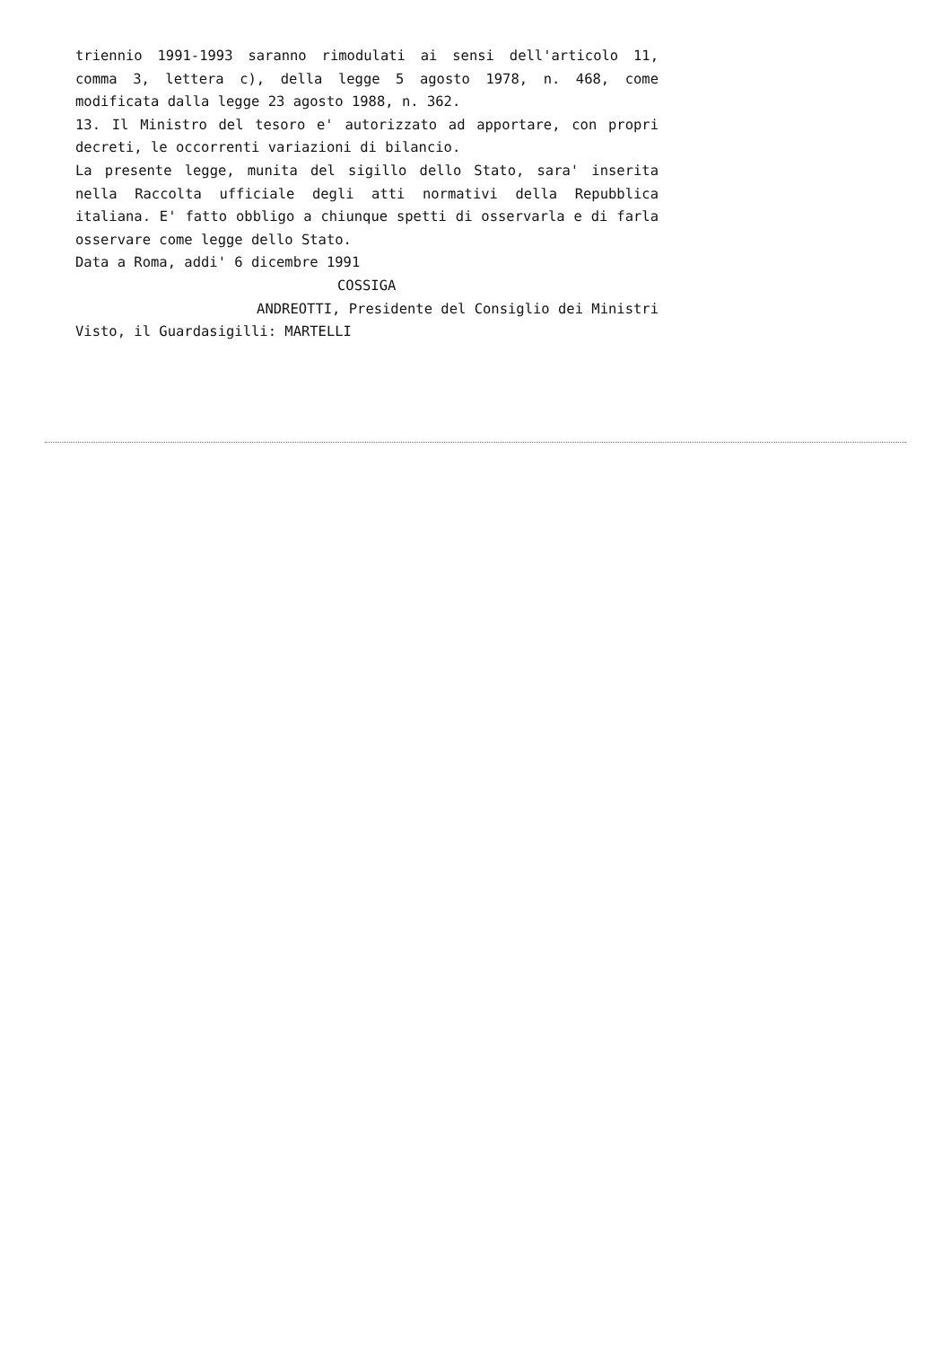triennio 1991-1993 saranno rimodulati ai sensi dell'articolo 11,
comma 3, lettera c), della legge 5 agosto 1978, n. 468, come
modificata dalla legge 23 agosto 1988, n. 362.
13. Il Ministro del tesoro e' autorizzato ad apportare, con propri
decreti, le occorrenti variazioni di bilancio.
La presente legge, munita del sigillo dello Stato, sara' inserita
nella Raccolta ufficiale degli atti normativi della Repubblica
italiana. E' fatto obbligo a chiunque spetti di osservarla e di farla
osservare come legge dello Stato.
Data a Roma, addi' 6 dicembre 1991
COSSIGA
ANDREOTTI, Presidente del Consiglio dei Ministri
Visto, il Guardasigilli: MARTELLI